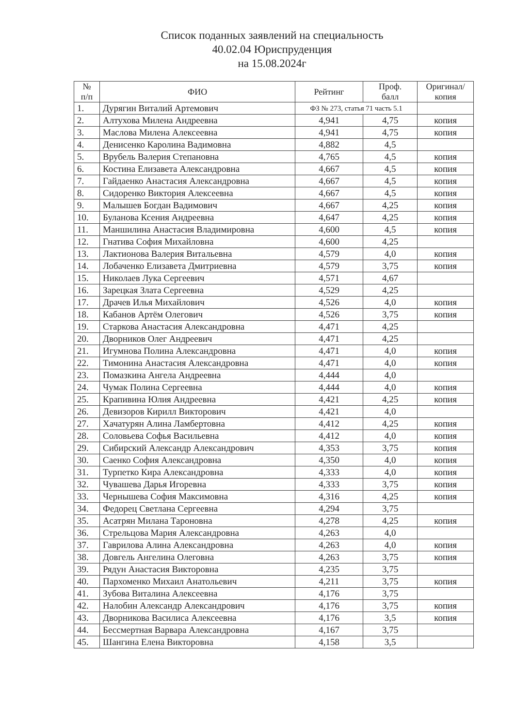Список поданных заявлений на специальность
40.02.04 Юриспруденция
на 15.08.2024г
| № п/п | ФИО | Рейтинг | Проф. балл | Оригинал/ копия |
| --- | --- | --- | --- | --- |
| 1. | Дурягин Виталий Артемович | ФЗ № 273, статья 71 часть 5.1 | | |
| 2. | Алтухова Милена Андреевна | 4,941 | 4,75 | копия |
| 3. | Маслова Милена Алексеевна | 4,941 | 4,75 | копия |
| 4. | Денисенко Каролина Вадимовна | 4,882 | 4,5 | |
| 5. | Врубель Валерия Степановна | 4,765 | 4,5 | копия |
| 6. | Костина Елизавета Александровна | 4,667 | 4,5 | копия |
| 7. | Гайдаенко Анастасия Александровна | 4,667 | 4,5 | копия |
| 8. | Сидоренко Виктория Алексеевна | 4,667 | 4,5 | копия |
| 9. | Малышев Богдан Вадимович | 4,667 | 4,25 | копия |
| 10. | Буланова Ксения Андреевна | 4,647 | 4,25 | копия |
| 11. | Маншилина Анастасия Владимировна | 4,600 | 4,5 | копия |
| 12. | Гнатива София Михайловна | 4,600 | 4,25 | |
| 13. | Лактионова Валерия Витальевна | 4,579 | 4,0 | копия |
| 14. | Лобаченко Елизавета Дмитриевна | 4,579 | 3,75 | копия |
| 15. | Николаев Лука Сергеевич | 4,571 | 4,67 | |
| 16. | Зарецкая Злата Сергеевна | 4,529 | 4,25 | |
| 17. | Драчев Илья Михайлович | 4,526 | 4,0 | копия |
| 18. | Кабанов Артём Олегович | 4,526 | 3,75 | копия |
| 19. | Старкова Анастасия Александровна | 4,471 | 4,25 | |
| 20. | Дворников Олег Андреевич | 4,471 | 4,25 | |
| 21. | Игумнова Полина Александровна | 4,471 | 4,0 | копия |
| 22. | Тимонина Анастасия Александровна | 4,471 | 4,0 | копия |
| 23. | Помазкина Ангела Андреевна | 4,444 | 4,0 | |
| 24. | Чумак Полина Сергеевна | 4,444 | 4,0 | копия |
| 25. | Крапивина Юлия Андреевна | 4,421 | 4,25 | копия |
| 26. | Девизоров Кирилл Викторович | 4,421 | 4,0 | |
| 27. | Хачатурян Алина Ламбертовна | 4,412 | 4,25 | копия |
| 28. | Соловьева Софья Васильевна | 4,412 | 4,0 | копия |
| 29. | Сибирский Александр Александрович | 4,353 | 3,75 | копия |
| 30. | Саенко София Александровна | 4,350 | 4,0 | копия |
| 31. | Турпетко Кира Александровна | 4,333 | 4,0 | копия |
| 32. | Чувашева Дарья Игоревна | 4,333 | 3,75 | копия |
| 33. | Чернышева София Максимовна | 4,316 | 4,25 | копия |
| 34. | Федорец Светлана Сергеевна | 4,294 | 3,75 | |
| 35. | Асатрян Милана Тароновна | 4,278 | 4,25 | копия |
| 36. | Стрельцова Мария Александровна | 4,263 | 4,0 | |
| 37. | Гаврилова Алина Александровна | 4,263 | 4,0 | копия |
| 38. | Довгель Ангелина Олеговна | 4,263 | 3,75 | копия |
| 39. | Рядун Анастасия Викторовна | 4,235 | 3,75 | |
| 40. | Пархоменко Михаил Анатольевич | 4,211 | 3,75 | копия |
| 41. | Зубова Виталина Алексеевна | 4,176 | 3,75 | |
| 42. | Налобин Александр Александрович | 4,176 | 3,75 | копия |
| 43. | Дворникова Василиса Алексеевна | 4,176 | 3,5 | копия |
| 44. | Бессмертная Варвара Александровна | 4,167 | 3,75 | |
| 45. | Шангина Елена Викторовна | 4,158 | 3,5 | |